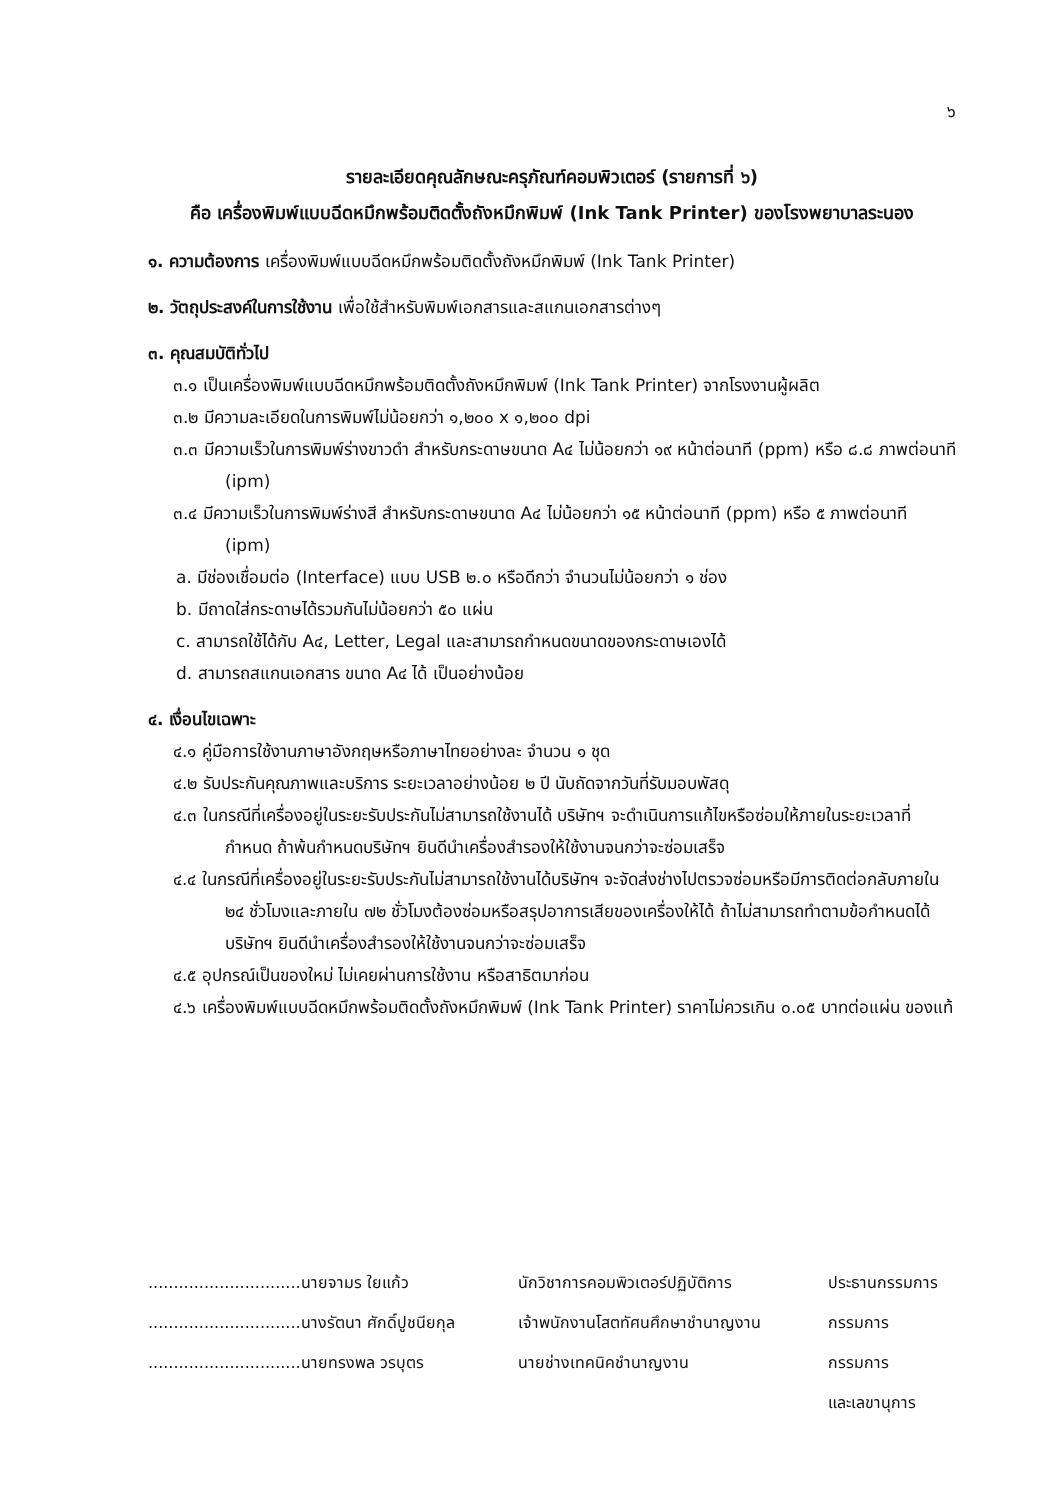๖
รายละเอียดคุณลักษณะครุภัณฑ์คอมพิวเตอร์ (รายการที่ ๖)
คือ เครื่องพิมพ์แบบฉีดหมึกพร้อมติดตั้งถังหมึกพิมพ์ (Ink Tank Printer) ของโรงพยาบาลระนอง
๑. ความต้องการ เครื่องพิมพ์แบบฉีดหมึกพร้อมติดตั้งถังหมึกพิมพ์ (Ink Tank Printer)
๒. วัตถุประสงค์ในการใช้งาน เพื่อใช้สำหรับพิมพ์เอกสารและสแกนเอกสารต่างๆ
๓. คุณสมบัติทั่วไป
๓.๑ เป็นเครื่องพิมพ์แบบฉีดหมึกพร้อมติดตั้งถังหมึกพิมพ์ (Ink Tank Printer) จากโรงงานผู้ผลิต
๓.๒ มีความละเอียดในการพิมพ์ไม่น้อยกว่า ๑,๒๐๐ x ๑,๒๐๐ dpi
๓.๓ มีความเร็วในการพิมพ์ร่างขาวดำ สำหรับกระดาษขนาด A๔ ไม่น้อยกว่า ๑๙ หน้าต่อนาที (ppm) หรือ ๘.๘ ภาพต่อนาที (ipm)
๓.๔ มีความเร็วในการพิมพ์ร่างสี สำหรับกระดาษขนาด A๔ ไม่น้อยกว่า ๑๕ หน้าต่อนาที (ppm) หรือ ๕ ภาพต่อนาที (ipm)
a. มีช่องเชื่อมต่อ (Interface) แบบ USB ๒.๐ หรือดีกว่า จำนวนไม่น้อยกว่า ๑ ช่อง
b. มีถาดใส่กระดาษได้รวมกันไม่น้อยกว่า ๕๐ แผ่น
c. สามารถใช้ได้กับ A๔, Letter, Legal และสามารถกำหนดขนาดของกระดาษเองได้
d. สามารถสแกนเอกสาร ขนาด A๔ ได้ เป็นอย่างน้อย
๔. เงื่อนไขเฉพาะ
๔.๑ คู่มือการใช้งานภาษาอังกฤษหรือภาษาไทยอย่างละ จำนวน ๑ ชุด
๔.๒ รับประกันคุณภาพและบริการ ระยะเวลาอย่างน้อย ๒ ปี นับถัดจากวันที่รับมอบพัสดุ
๔.๓ ในกรณีที่เครื่องอยู่ในระยะรับประกันไม่สามารถใช้งานได้ บริษัทฯ จะดำเนินการแก้ไขหรือซ่อมให้ภายในระยะเวลาที่กำหนด ถ้าพ้นกำหนดบริษัทฯ ยินดีนำเครื่องสำรองให้ใช้งานจนกว่าจะซ่อมเสร็จ
๔.๔ ในกรณีที่เครื่องอยู่ในระยะรับประกันไม่สามารถใช้งานได้บริษัทฯ จะจัดส่งช่างไปตรวจซ่อมหรือมีการติดต่อกลับภายใน ๒๔ ชั่วโมงและภายใน ๗๒ ชั่วโมงต้องซ่อมหรือสรุปอาการเสียของเครื่องให้ได้ ถ้าไม่สามารถทำตามข้อกำหนดได้ บริษัทฯ ยินดีนำเครื่องสำรองให้ใช้งานจนกว่าจะซ่อมเสร็จ
๔.๕ อุปกรณ์เป็นของใหม่ ไม่เคยผ่านการใช้งาน หรือสาธิตมาก่อน
๔.๖ เครื่องพิมพ์แบบฉีดหมึกพร้อมติดตั้งถังหมึกพิมพ์ (Ink Tank Printer) ราคาไม่ควรเกิน ๐.๐๕ บาทต่อแผ่น ของแท้
| ..............................นายจามร ใยแก้ว | นักวิชาการคอมพิวเตอร์ปฏิบัติการ | ประธานกรรมการ |
| ..............................นางรัตนา ศักดิ์ปูชนียกุล | เจ้าพนักงานโสตทัศนศึกษาชำนาญงาน | กรรมการ |
| ..............................นายทรงพล วรบุตร | นายช่างเทคนิคชำนาญงาน | กรรมการ |
| | | และเลขานุการ |